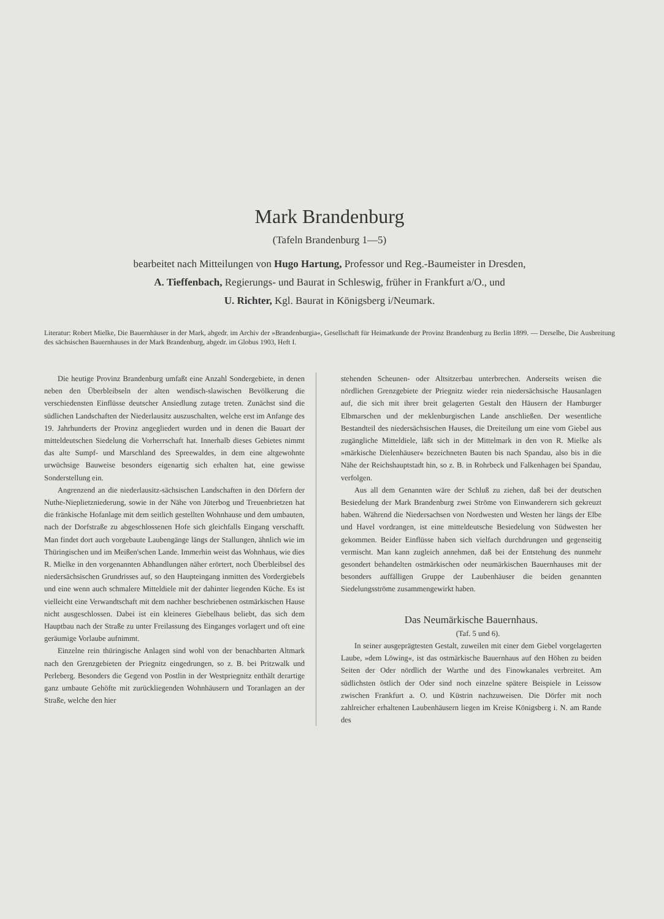Mark Brandenburg
(Tafeln Brandenburg 1—5)
bearbeitet nach Mitteilungen von Hugo Hartung, Professor und Reg.-Baumeister in Dresden,
A. Tieffenbach, Regierungs- und Baurat in Schleswig, früher in Frankfurt a/O., und
U. Richter, Kgl. Baurat in Königsberg i/Neumark.
Literatur: Robert Mielke, Die Bauernhäuser in der Mark, abgedr. im Archiv der »Brandenburgia«, Gesellschaft für Heimatkunde der Provinz Brandenburg zu Berlin 1899. — Derselbe, Die Ausbreitung des sächsischen Bauernhauses in der Mark Brandenburg, abgedr. im Globus 1903, Heft I.
Die heutige Provinz Brandenburg umfaßt eine Anzahl Sondergebiete, in denen neben den Überbleibseln der alten wendisch-slawischen Bevölkerung die verschiedensten Einflüsse deutscher Ansiedlung zutage treten. Zunächst sind die südlichen Landschaften der Niederlausitz auszuschalten, welche erst im Anfange des 19. Jahrhunderts der Provinz angegliedert wurden und in denen die Bauart der mitteldeutschen Siedelung die Vorherrschaft hat. Innerhalb dieses Gebietes nimmt das alte Sumpf- und Marschland des Spreewaldes, in dem eine altgewohnte urwüchsige Bauweise besonders eigenartig sich erhalten hat, eine gewisse Sonderstellung ein.
Angrenzend an die niederlausitz-sächsischen Landschaften in den Dörfern der Nuthe-Nieplietzniederung, sowie in der Nähe von Jüterbog und Treuenbrietzen hat die fränkische Hofanlage mit dem seitlich gestellten Wohnhause und dem umbauten, nach der Dorfstraße zu abgeschlossenen Hofe sich gleichfalls Eingang verschafft. Man findet dort auch vorgebaute Laubengänge längs der Stallungen, ähnlich wie im Thüringischen und im Meißen'schen Lande. Immerhin weist das Wohnhaus, wie dies R. Mielke in den vorgenannten Abhandlungen näher erörtert, noch Überbleibsel des niedersächsischen Grundrisses auf, so den Haupteingang inmitten des Vordergiebels und eine wenn auch schmalere Mitteldiele mit der dahinter liegenden Küche. Es ist vielleicht eine Verwandtschaft mit dem nachher beschriebenen ostmärkischen Hause nicht ausgeschlossen. Dabei ist ein kleineres Giebelhaus beliebt, das sich dem Hauptbau nach der Straße zu unter Freilassung des Einganges vorlagert und oft eine geräumige Vorlaube aufnimmt.
Einzelne rein thüringische Anlagen sind wohl von der benachbarten Altmark nach den Grenzgebieten der Priegnitz eingedrungen, so z. B. bei Pritzwalk und Perleberg. Besonders die Gegend von Postlin in der Westpriegnitz enthält derartige ganz umbaute Gehöfte mit zurückliegenden Wohnhäusern und Toranlagen an der Straße, welche den hier
stehenden Scheunen- oder Altsitzerbau unterbrechen. Anderseits weisen die nördlichen Grenzgebiete der Priegnitz wieder rein niedersächsische Hausanlagen auf, die sich mit ihrer breit gelagerten Gestalt den Häusern der Hamburger Elbmarschen und der meklenburgischen Lande anschließen. Der wesentliche Bestandteil des niedersächsischen Hauses, die Dreiteilung um eine vom Giebel aus zugängliche Mitteldiele, läßt sich in der Mittelmark in den von R. Mielke als »märkische Dielenhäuser« bezeichneten Bauten bis nach Spandau, also bis in die Nähe der Reichshauptstadt hin, so z. B. in Rohrbeck und Falkenhagen bei Spandau, verfolgen.
Aus all dem Genannten wäre der Schluß zu ziehen, daß bei der deutschen Besiedelung der Mark Brandenburg zwei Ströme von Einwanderern sich gekreuzt haben. Während die Niedersachsen von Nordwesten und Westen her längs der Elbe und Havel vordrangen, ist eine mitteldeutsche Besiedelung von Südwesten her gekommen. Beider Einflüsse haben sich vielfach durchdrungen und gegenseitig vermischt. Man kann zugleich annehmen, daß bei der Entstehung des nunmehr gesondert behandelten ostmärkischen oder neumärkischen Bauernhauses mit der besonders auffälligen Gruppe der Laubenhäuser die beiden genannten Siedelungsströme zusammengewirkt haben.
Das Neumärkische Bauernhaus.
(Taf. 5 und 6).
In seiner ausgeprägtesten Gestalt, zuweilen mit einer dem Giebel vorgelagerten Laube, »dem Löwing«, ist das ostmärkische Bauernhaus auf den Höhen zu beiden Seiten der Oder nördlich der Warthe und des Finowkanales verbreitet. Am südlichsten östlich der Oder sind noch einzelne spätere Beispiele in Leissow zwischen Frankfurt a. O. und Küstrin nachzuweisen. Die Dörfer mit noch zahlreicher erhaltenen Laubenhäusern liegen im Kreise Königsberg i. N. am Rande des